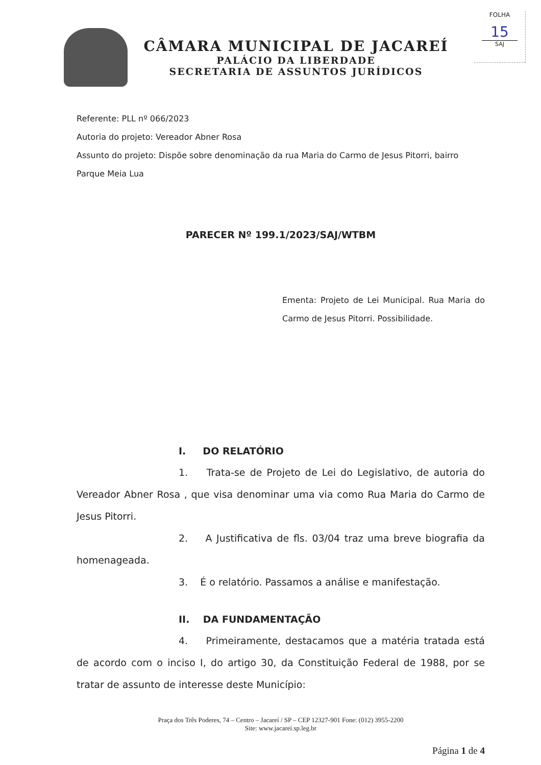FOLHA
15
SAJ
CÂMARA MUNICIPAL DE JACAREÍ
PALÁCIO DA LIBERDADE
SECRETARIA DE ASSUNTOS JURÍDICOS
Referente: PLL nº 066/2023
Autoria do projeto: Vereador Abner Rosa
Assunto do projeto: Dispõe sobre denominação da rua Maria do Carmo de Jesus Pitorri, bairro Parque Meia Lua
PARECER Nº 199.1/2023/SAJ/WTBM
Ementa: Projeto de Lei Municipal. Rua Maria do Carmo de Jesus Pitorri. Possibilidade.
I. DO RELATÓRIO
1. Trata-se de Projeto de Lei do Legislativo, de autoria do Vereador Abner Rosa , que visa denominar uma via como Rua Maria do Carmo de Jesus Pitorri.
2. A Justificativa de fls. 03/04 traz uma breve biografia da homenageada.
3. É o relatório. Passamos a análise e manifestação.
II. DA FUNDAMENTAÇÃO
4. Primeiramente, destacamos que a matéria tratada está de acordo com o inciso I, do artigo 30, da Constituição Federal de 1988, por se tratar de assunto de interesse deste Município:
Praça dos Três Poderes, 74 – Centro – Jacareí / SP – CEP 12327-901 Fone: (012) 3955-2200
Site: www.jacarei.sp.leg.br
Página 1 de 4